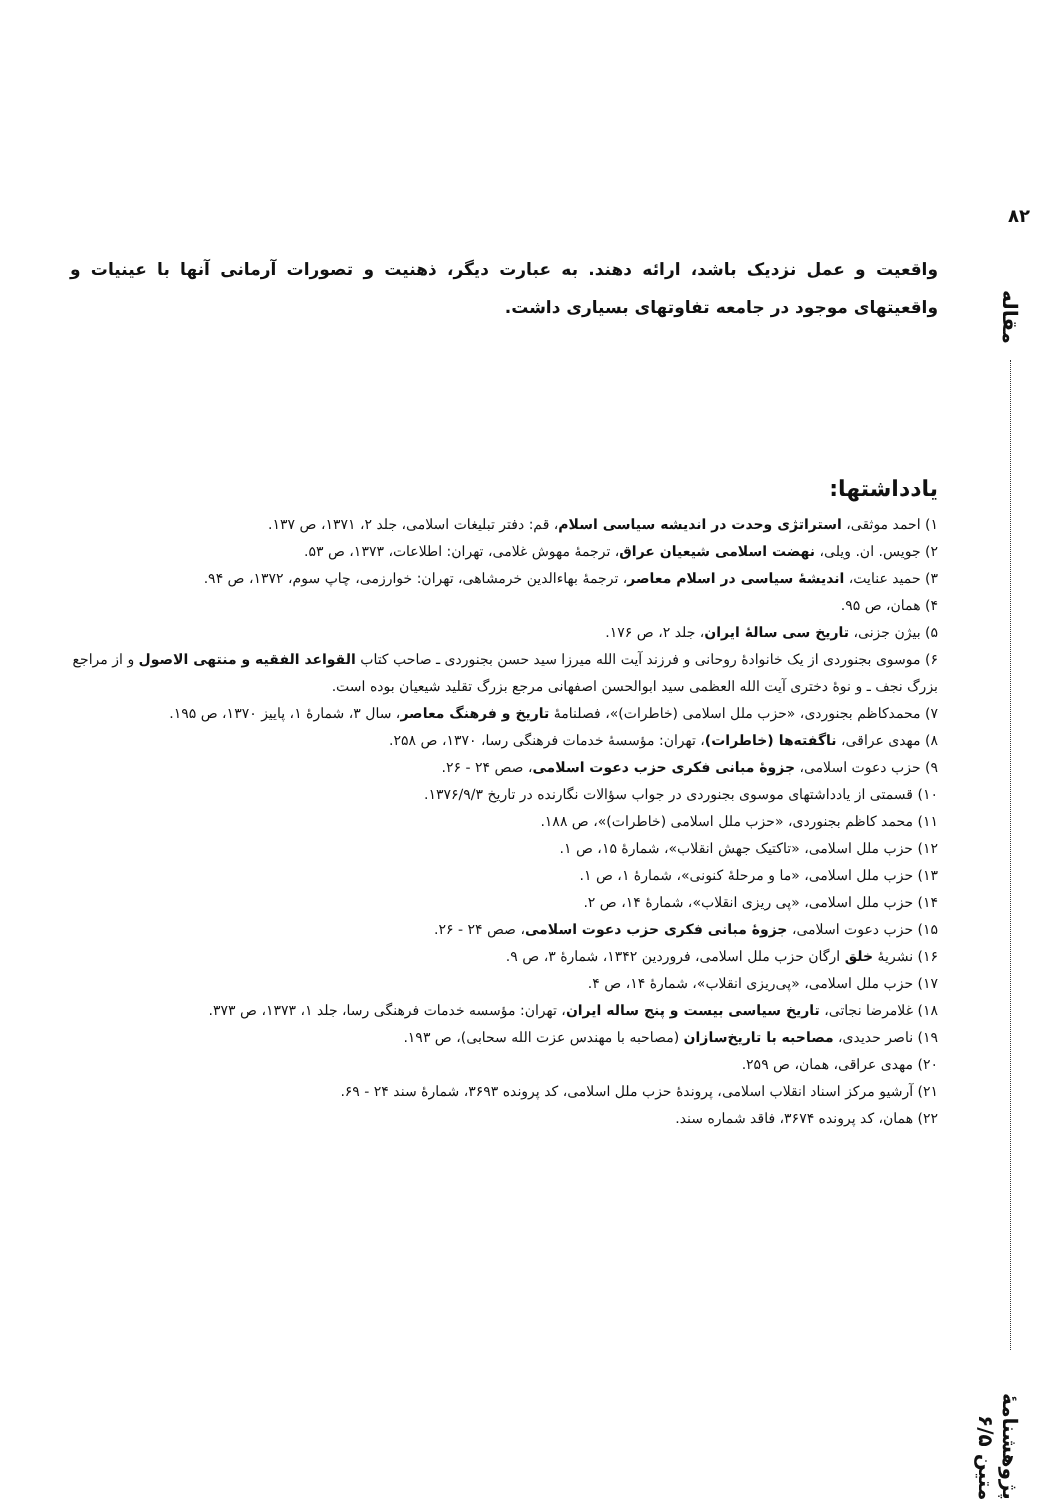۸۲
مقاله
پژوهشنامهٔ متین ۶/۵
واقعیت و عمل نزدیک باشد، ارائه دهند. به عبارت دیگر، ذهنیت و تصورات آرمانی آنها با عینیات و واقعیتهای موجود در جامعه تفاوتهای بسیاری داشت.
یادداشتها:
۱) احمد موثقی، استراتژی وحدت در اندیشه سیاسی اسلام، قم: دفتر تبلیغات اسلامی، جلد ۲، ۱۳۷۱، ص ۱۳۷.
۲) جویس. ان. ویلی، نهضت اسلامی شیعیان عراق، ترجمهٔ مهوش غلامی، تهران: اطلاعات، ۱۳۷۳، ص ۵۳.
۳) حمید عنایت، اندیشهٔ سیاسی در اسلام معاصر، ترجمهٔ بهاءالدین خرمشاهی، تهران: خوارزمی، چاپ سوم، ۱۳۷۲، ص ۹۴.
۴) همان، ص ۹۵.
۵) بیژن جزنی، تاریخ سی سالهٔ ایران، جلد ۲، ص ۱۷۶.
۶) موسوی بجنوردی از یک خانوادهٔ روحانی و فرزند آیت الله میرزا سید حسن بجنوردی ـ صاحب کتاب القواعد الفقیه و منتهی الاصول و از مراجع بزرگ نجف ـ و نوهٔ دختری آیت الله العظمی سید ابوالحسن اصفهانی مرجع بزرگ تقلید شیعیان بوده است.
۷) محمدکاظم بجنوردی، «حزب ملل اسلامی (خاطرات)»، فصلنامهٔ تاریخ و فرهنگ معاصر، سال ۳، شمارهٔ ۱، پاییز ۱۳۷۰، ص ۱۹۵.
۸) مهدی عراقی، ناگفته‌ها (خاطرات)، تهران: مؤسسهٔ خدمات فرهنگی رسا، ۱۳۷۰، ص ۲۵۸.
۹) حزب دعوت اسلامی، جزوهٔ مبانی فکری حزب دعوت اسلامی، صص ۲۴ - ۲۶.
۱۰) قسمتی از یادداشتهای موسوی بجنوردی در جواب سؤالات نگارنده در تاریخ ۱۳۷۶/۹/۳.
۱۱) محمد کاظم بجنوردی، «حزب ملل اسلامی (خاطرات)»، ص ۱۸۸.
۱۲) حزب ملل اسلامی، «تاکتیک جهش انقلاب»، شمارهٔ ۱۵، ص ۱.
۱۳) حزب ملل اسلامی، «ما و مرحلهٔ کنونی»، شمارهٔ ۱، ص ۱.
۱۴) حزب ملل اسلامی، «پی ریزی انقلاب»، شمارهٔ ۱۴، ص ۲.
۱۵) حزب دعوت اسلامی، جزوهٔ مبانی فکری حزب دعوت اسلامی، صص ۲۴ - ۲۶.
۱۶) نشریهٔ خلق ارگان حزب ملل اسلامی، فروردین ۱۳۴۲، شمارهٔ ۳، ص ۹.
۱۷) حزب ملل اسلامی، «پی‌ریزی انقلاب»، شمارهٔ ۱۴، ص ۴.
۱۸) غلامرضا نجاتی، تاریخ سیاسی بیست و پنج ساله ایران، تهران: مؤسسه خدمات فرهنگی رسا، جلد ۱، ۱۳۷۳، ص ۳۷۳.
۱۹) ناصر حدیدی، مصاحبه با تاریخ‌سازان (مصاحبه با مهندس عزت الله سحابی)، ص ۱۹۳.
۲۰) مهدی عراقی، همان، ص ۲۵۹.
۲۱) آرشیو مرکز اسناد انقلاب اسلامی، پروندهٔ حزب ملل اسلامی، کد پرونده ۳۶۹۳، شمارهٔ سند ۲۴ - ۶۹.
۲۲) همان، کد پرونده ۳۶۷۴، فاقد شماره سند.